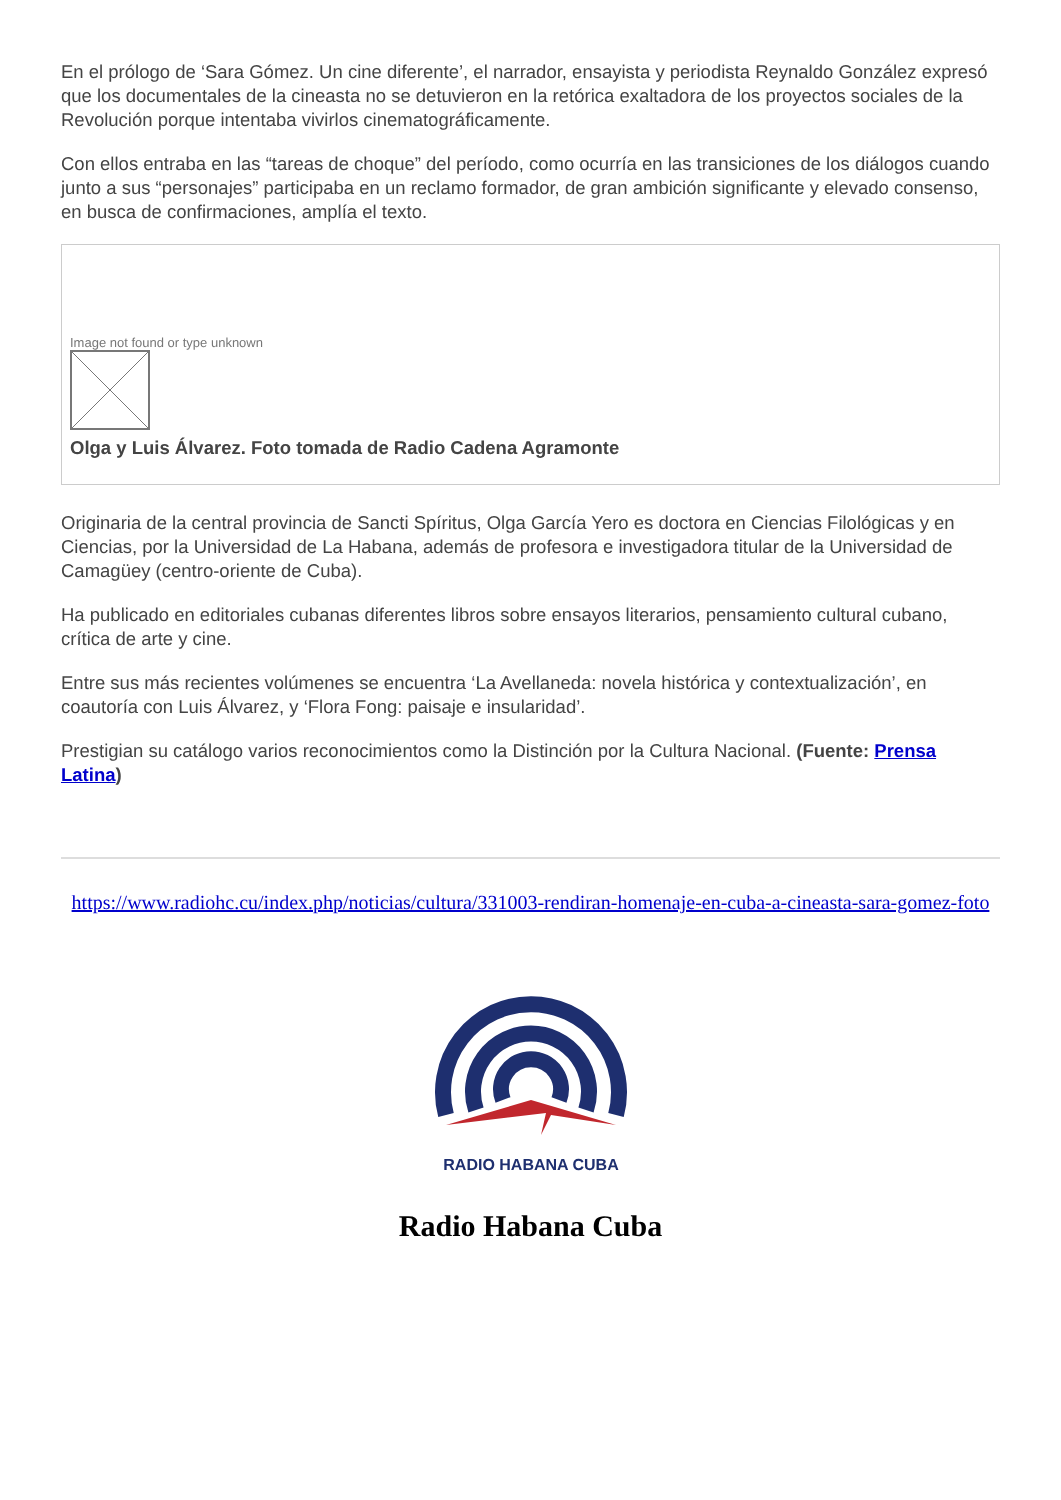En el prólogo de ‘Sara Gómez. Un cine diferente’, el narrador, ensayista y periodista Reynaldo González expresó que los documentales de la cineasta no se detuvieron en la retórica exaltadora de los proyectos sociales de la Revolución porque intentaba vivirlos cinematográficamente.
Con ellos entraba en las “tareas de choque” del período, como ocurría en las transiciones de los diálogos cuando junto a sus “personajes” participaba en un reclamo formador, de gran ambición significante y elevado consenso, en busca de confirmaciones, amplía el texto.
Image not found or type unknown
Olga y Luis Álvarez. Foto tomada de Radio Cadena Agramonte
Originaria de la central provincia de Sancti Spíritus, Olga García Yero es doctora en Ciencias Filológicas y en Ciencias, por la Universidad de La Habana, además de profesora e investigadora titular de la Universidad de Camagüey (centro-oriente de Cuba).
Ha publicado en editoriales cubanas diferentes libros sobre ensayos literarios, pensamiento cultural cubano, crítica de arte y cine.
Entre sus más recientes volúmenes se encuentra ‘La Avellaneda: novela histórica y contextualización’, en coautoría con Luis Álvarez, y ‘Flora Fong: paisaje e insularidad’.
Prestigian su catálogo varios reconocimientos como la Distinción por la Cultura Nacional. (Fuente: Prensa Latina)
https://www.radiohc.cu/index.php/noticias/cultura/331003-rendiran-homenaje-en-cuba-a-cineasta-sara-gomez-foto
RADIO HABANA CUBA
Radio Habana Cuba